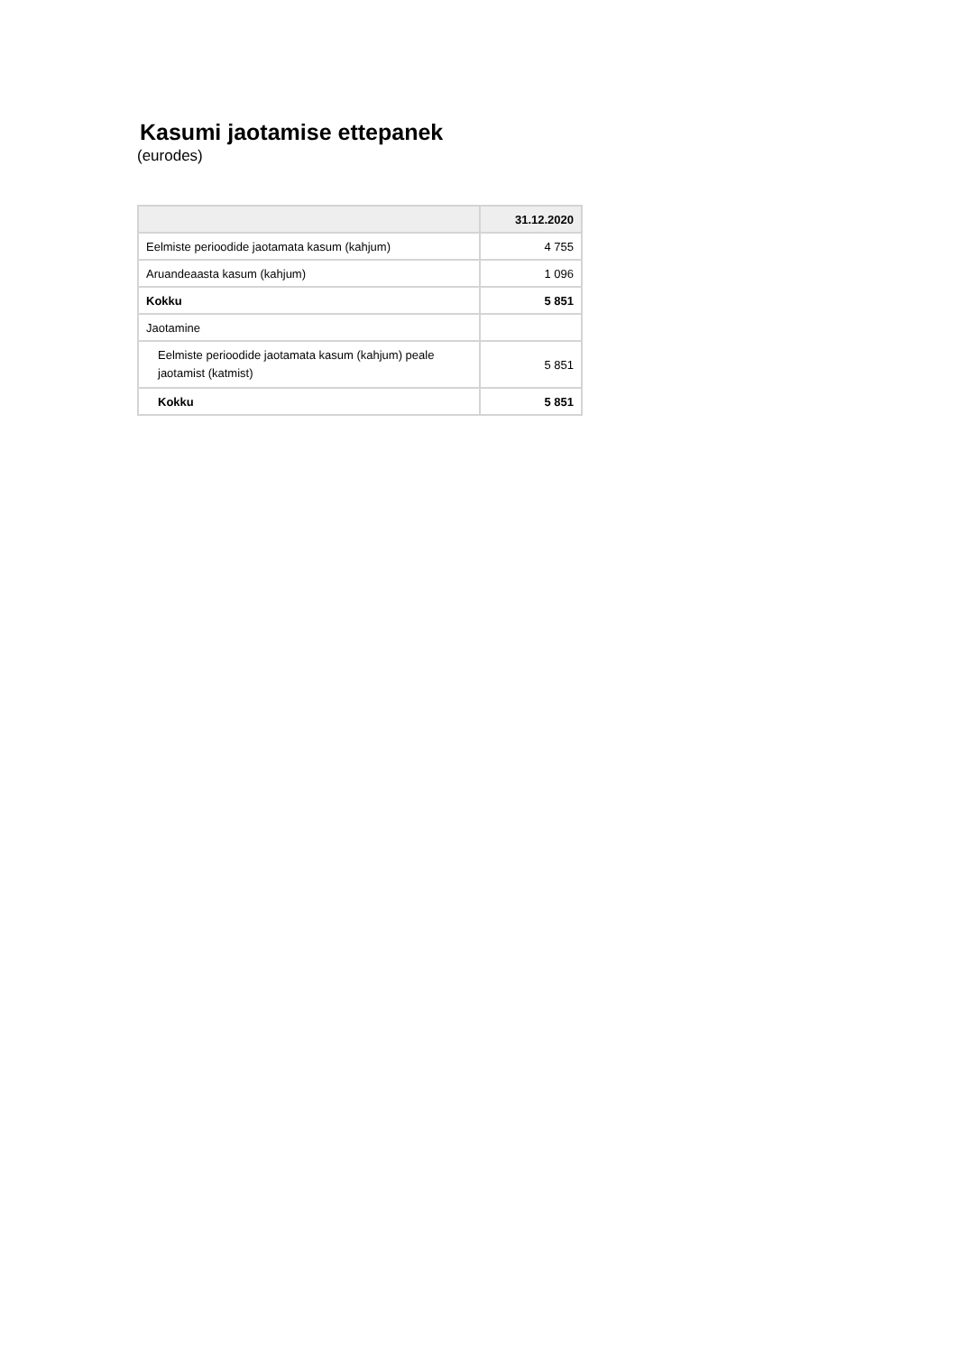Kasumi jaotamise ettepanek
(eurodes)
| | 31.12.2020 |
| --- | --- |
| Eelmiste perioodide jaotamata kasum (kahjum) | 4 755 |
| Aruandeaasta kasum (kahjum) | 1 096 |
| Kokku | 5 851 |
| Jaotamine | |
| Eelmiste perioodide jaotamata kasum (kahjum) peale jaotamist (katmist) | 5 851 |
| Kokku | 5 851 |